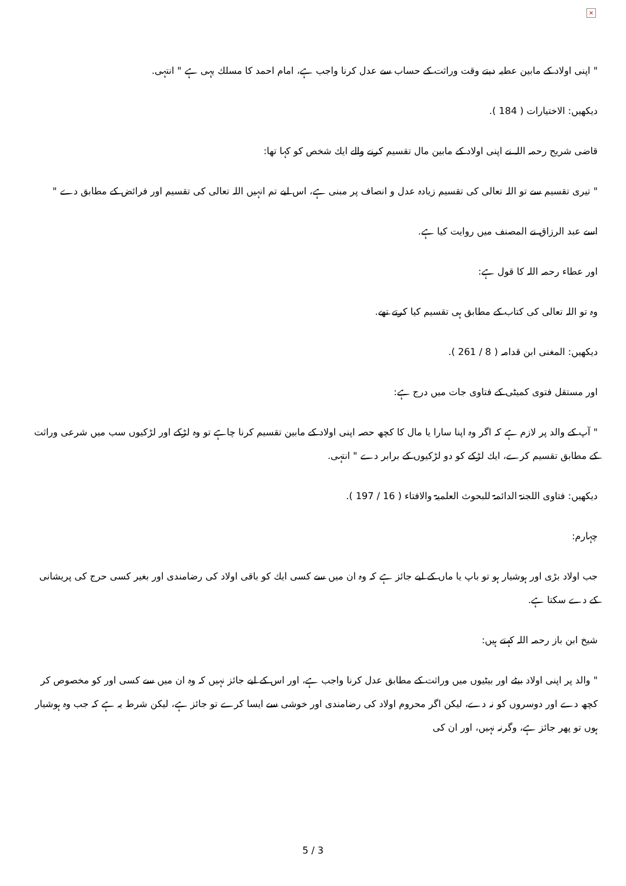×
" اپنی اولاد کے مابین عطیہ دیتے وقت وراثت کے حساب سے عدل کرنا واجب ہے، امام احمد کا مسلك یہی ہے " انتہی.
دیکھیں: الاختیارات ( 184 ).
قاضی شریح رحمہ اللہ نے اپنی اولاد کے مابین مال تقسیم کرنے والے ایك شخص كو كہا تھا:
" تیری تقسیم سے تو اللہ تعالی کی تقسیم زیادہ عدل و انصاف پر مبنی ہے، اس لیے تم انہیں اللہ تعالی کی تقسیم اور فرائض کے مطابق دے "
اسے عبد الرزاق نے المصنف میں روایت کیا ہے.
اور عطاء رحمہ اللہ کا قول ہے:
وہ تو اللہ تعالی کی کتاب کے مطابق ہی تقسیم کیا کرتے تھے.
دیکھیں: المغنی ابن قدامہ ( 8 / 261 ).
اور مستقل فتوی کمیٹی کے فتاوی جات میں درج ہے:
" آپ کے والد پر لازم ہے کہ اگر وہ اپنا سارا یا مال کا کچھ حصہ اپنی اولاد کے مابین تقسیم کرنا چاہے تو وہ لڑکے اور لڑکیوں سب میں شرعی وراثت کے مطابق تقسیم کرے، ایك لڑکے کو دو لڑکیوں کے برابر دے " انتہی.
دیکھیں: فتاوی اللجنۃ الدائمۃ للبحوث العلمیۃ والافتاء ( 16 / 197 ).
چہارم:
جب اولاد بڑی اور ہوشیار ہو تو باپ یا ماں کے لیے جائز ہے کہ وہ ان میں سے کسی ایك کو باقی اولاد کی رضامندی اور بغیر کسی حرج کی پریشانی کے دے سکتا ہے.
شیخ ابن باز رحمہ اللہ کہتے ہیں:
" والد پر اپنی اولاد بیٹے اور بیٹیوں میں وراثت کے مطابق عدل کرنا واجب ہے، اور اس کے لیے جائز نہیں کہ وہ ان میں سے کسی اور کو مخصوص کر کچھ دے اور دوسروں کو نہ دے، لیکن اگر محروم اولاد کی رضامندی اور خوشی سے ایسا کرے تو جائز ہے، لیکن شرط یہ ہے کہ جب وہ ہوشیار ہوں تو پھر جائز ہے، وگرنہ نہیں، اور ان کی
5 / 3